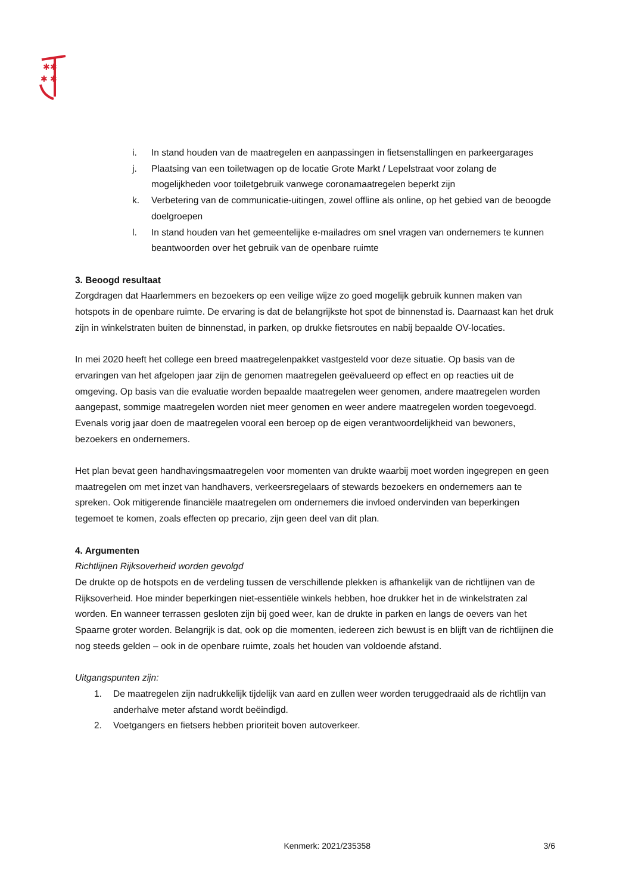✱✱
✱ ✱
i. In stand houden van de maatregelen en aanpassingen in fietsenstallingen en parkeergarages
j. Plaatsing van een toiletwagen op de locatie Grote Markt / Lepelstraat voor zolang de mogelijkheden voor toiletgebruik vanwege coronamaatregelen beperkt zijn
k. Verbetering van de communicatie-uitingen, zowel offline als online, op het gebied van de beoogde doelgroepen
l. In stand houden van het gemeentelijke e-mailadres om snel vragen van ondernemers te kunnen beantwoorden over het gebruik van de openbare ruimte
3. Beoogd resultaat
Zorgdragen dat Haarlemmers en bezoekers op een veilige wijze zo goed mogelijk gebruik kunnen maken van hotspots in de openbare ruimte. De ervaring is dat de belangrijkste hot spot de binnenstad is. Daarnaast kan het druk zijn in winkelstraten buiten de binnenstad, in parken, op drukke fietsroutes en nabij bepaalde OV-locaties.
In mei 2020 heeft het college een breed maatregelenpakket vastgesteld voor deze situatie. Op basis van de ervaringen van het afgelopen jaar zijn de genomen maatregelen geëvalueerd op effect en op reacties uit de omgeving. Op basis van die evaluatie worden bepaalde maatregelen weer genomen, andere maatregelen worden aangepast, sommige maatregelen worden niet meer genomen en weer andere maatregelen worden toegevoegd. Evenals vorig jaar doen de maatregelen vooral een beroep op de eigen verantwoordelijkheid van bewoners, bezoekers en ondernemers.
Het plan bevat geen handhavingsmaatregelen voor momenten van drukte waarbij moet worden ingegrepen en geen maatregelen om met inzet van handhavers, verkeersregelaars of stewards bezoekers en ondernemers aan te spreken. Ook mitigerende financiële maatregelen om ondernemers die invloed ondervinden van beperkingen tegemoet te komen, zoals effecten op precario, zijn geen deel van dit plan.
4. Argumenten
Richtlijnen Rijksoverheid worden gevolgd
De drukte op de hotspots en de verdeling tussen de verschillende plekken is afhankelijk van de richtlijnen van de Rijksoverheid. Hoe minder beperkingen niet-essentiële winkels hebben, hoe drukker het in de winkelstraten zal worden. En wanneer terrassen gesloten zijn bij goed weer, kan de drukte in parken en langs de oevers van het Spaarne groter worden. Belangrijk is dat, ook op die momenten, iedereen zich bewust is en blijft van de richtlijnen die nog steeds gelden – ook in de openbare ruimte, zoals het houden van voldoende afstand.
Uitgangspunten zijn:
1. De maatregelen zijn nadrukkelijk tijdelijk van aard en zullen weer worden teruggedraaid als de richtlijn van anderhalve meter afstand wordt beëindigd.
2. Voetgangers en fietsers hebben prioriteit boven autoverkeer.
Kenmerk: 2021/235358 3/6